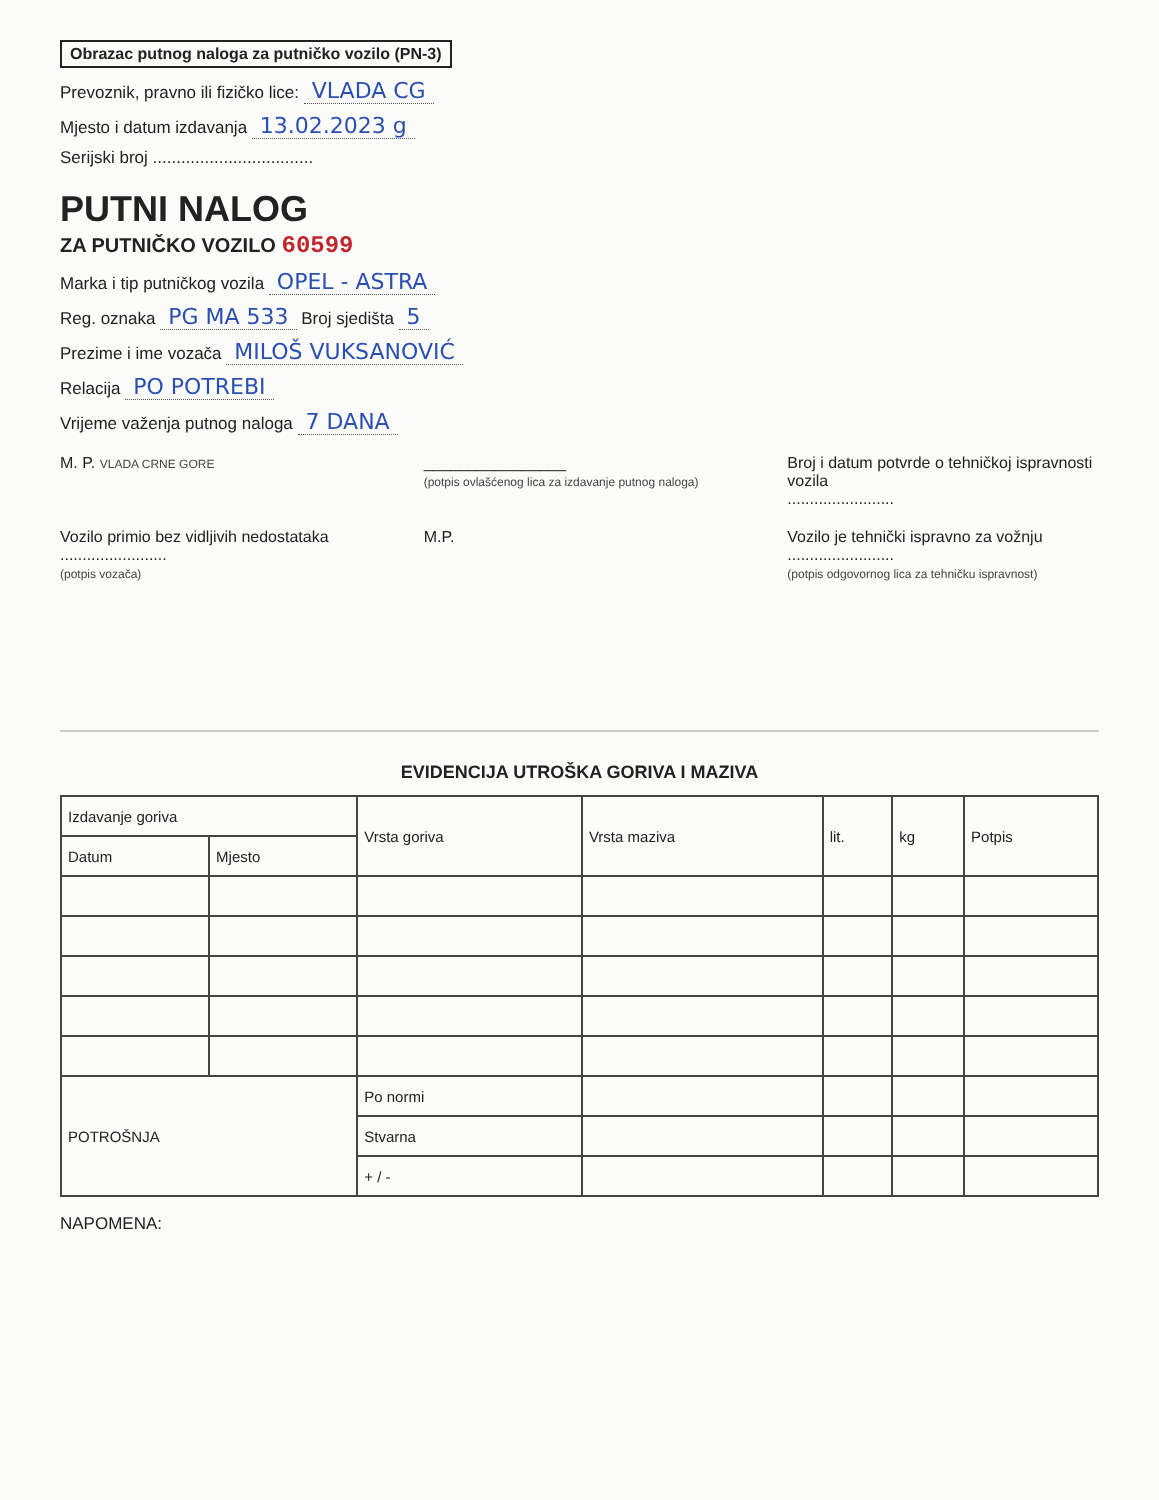Obrazac putnog naloga za putničko vozilo (PN-3)
Prevoznik, pravno ili fizičko lice: VLADA CG
Mjesto i datum izdavanja 13.02.2023 g
Serijski broj ..................................
PUTNI NALOG
ZA PUTNIČKO VOZILO 60599
Marka i tip putničkog vozila OPEL - ASTRA
Reg. oznaka PG MA 533 Broj sjedišta 5
Prezime i ime vozača MILOŠ VUKSANOVIĆ
Relacija PO POTREBI
Vrijeme važenja putnog naloga 7 DANA
M. P. VLADA CRNE GORE
________________
(potpis ovlašćenog lica za izdavanje putnog naloga)
Broj i datum potvrde o tehničkoj ispravnosti vozila
........................
Vozilo primio bez vidljivih nedostataka
........................
(potpis vozača)
M.P. Vozilo je tehnički ispravno za vožnju
........................
(potpis odgovornog lica za tehničku ispravnost)
EVIDENCIJA UTROŠKA GORIVA I MAZIVA
| Izdavanje goriva | | Vrsta goriva | Vrsta maziva | lit. | kg | Potpis |
| --- | --- | --- | --- | --- | --- | --- |
| Datum | Mjesto | | | | | |
| POTROŠNJA | | Po normi | | | | |
| | | Stvarna | | | | |
| | | + / - | | | | |
NAPOMENA: